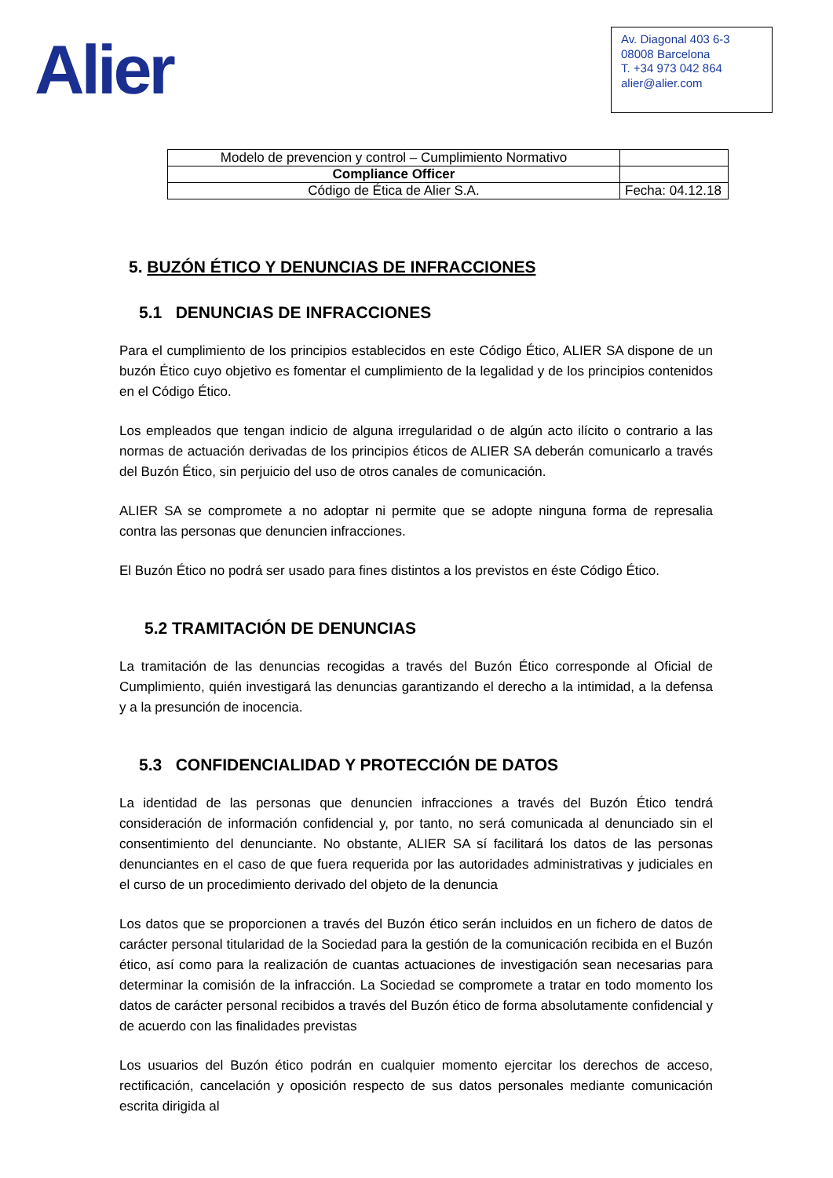Alier
Av. Diagonal 403 6-3
08008 Barcelona
T. +34 973 042 864
alier@alier.com
| Modelo de prevencion y control – Cumplimiento Normativo | |
| Compliance Officer | |
| Código de Ética de Alier S.A. | Fecha: 04.12.18 |
5. BUZÓN ÉTICO Y DENUNCIAS DE INFRACCIONES
5.1 DENUNCIAS DE INFRACCIONES
Para el cumplimiento de los principios establecidos en este Código Ético, ALIER SA dispone de un buzón Ético cuyo objetivo es fomentar el cumplimiento de la legalidad y de los principios contenidos en el Código Ético.
Los empleados que tengan indicio de alguna irregularidad o de algún acto ilícito o contrario a las normas de actuación derivadas de los principios éticos de ALIER SA deberán comunicarlo a través del Buzón Ético, sin perjuicio del uso de otros canales de comunicación.
ALIER SA se compromete a no adoptar ni permite que se adopte ninguna forma de represalia contra las personas que denuncien infracciones.
El Buzón Ético no podrá ser usado para fines distintos a los previstos en éste Código Ético.
5.2 TRAMITACIÓN DE DENUNCIAS
La tramitación de las denuncias recogidas a través del Buzón Ético corresponde al Oficial de Cumplimiento, quién investigará las denuncias garantizando el derecho a la intimidad, a la defensa y a la presunción de inocencia.
5.3 CONFIDENCIALIDAD Y PROTECCIÓN DE DATOS
La identidad de las personas que denuncien infracciones a través del Buzón Ético tendrá consideración de información confidencial y, por tanto, no será comunicada al denunciado sin el consentimiento del denunciante. No obstante, ALIER SA sí facilitará los datos de las personas denunciantes en el caso de que fuera requerida por las autoridades administrativas y judiciales en el curso de un procedimiento derivado del objeto de la denuncia
Los datos que se proporcionen a través del Buzón ético serán incluidos en un fichero de datos de carácter personal titularidad de la Sociedad para la gestión de la comunicación recibida en el Buzón ético, así como para la realización de cuantas actuaciones de investigación sean necesarias para determinar la comisión de la infracción. La Sociedad se compromete a tratar en todo momento los datos de carácter personal recibidos a través del Buzón ético de forma absolutamente confidencial y de acuerdo con las finalidades previstas
Los usuarios del Buzón ético podrán en cualquier momento ejercitar los derechos de acceso, rectificación, cancelación y oposición respecto de sus datos personales mediante comunicación escrita dirigida al